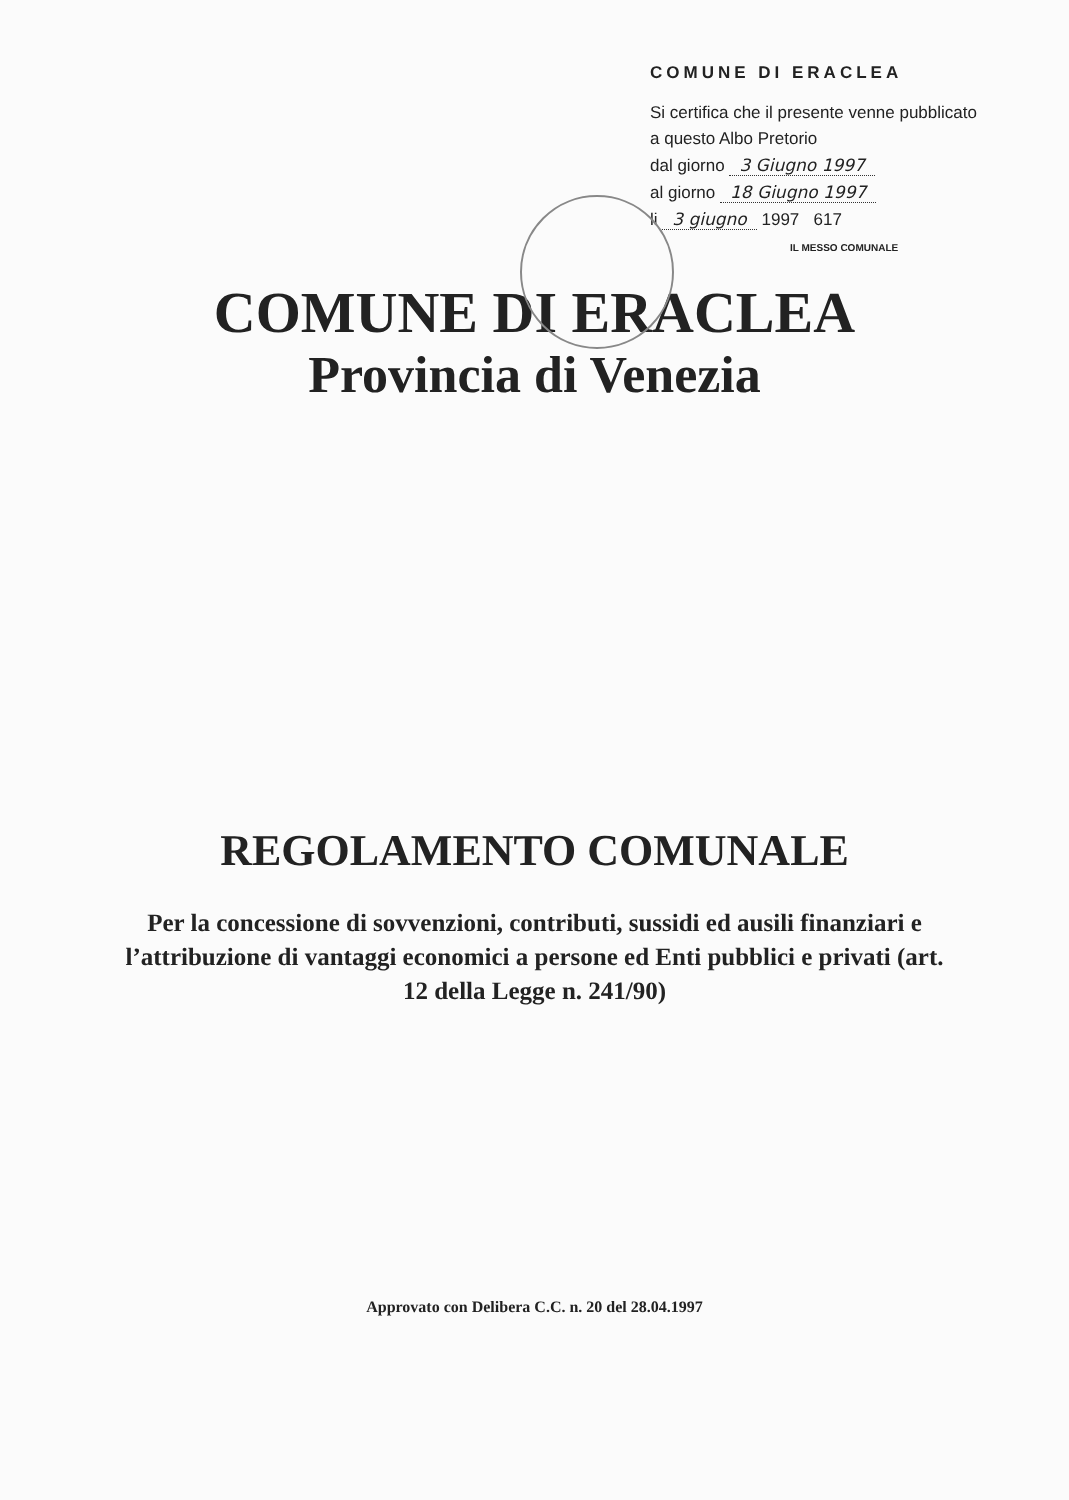COMUNE DI ERACLEA
Si certifica che il presente venne pubblicato a questo Albo Pretorio
dal giorno 3 Giugno 1997
al giorno 18 Giugno 1997
li 3 giugno 1997 617
IL MESSO COMUNALE
COMUNE DI ERACLEA
Provincia di Venezia
REGOLAMENTO COMUNALE
Per la concessione di sovvenzioni, contributi, sussidi ed ausili finanziari e l’attribuzione di vantaggi economici a persone ed Enti pubblici e privati (art. 12 della Legge n. 241/90)
Approvato con Delibera C.C. n. 20 del 28.04.1997